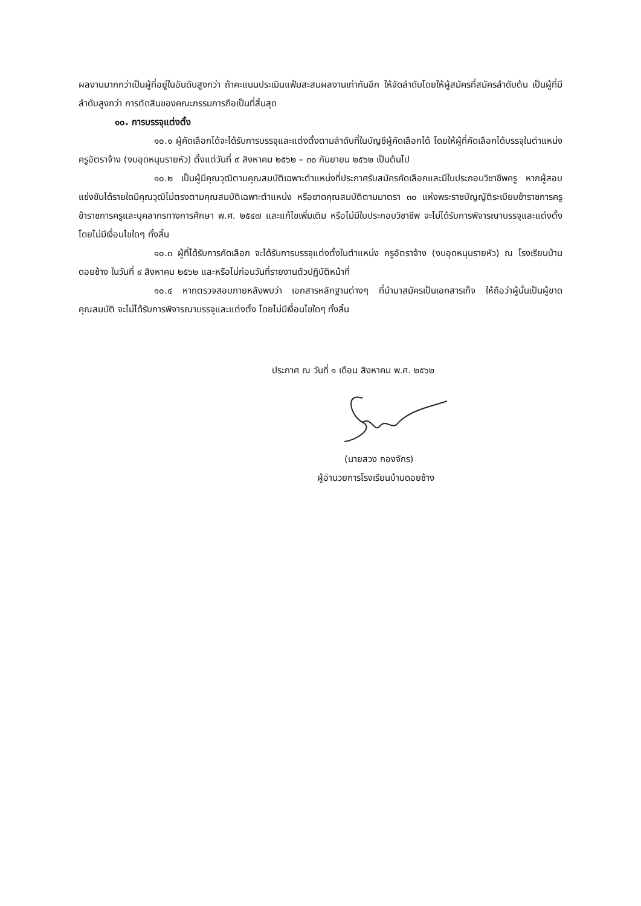ผลงานมากกว่าเป็นผู้ที่อยู่ในอันดับสูงกว่า ถ้าคะแนนประเมินแฟ้มสะสมผลงานเท่ากันอีก ให้จัดลำดับโดยให้ผู้สมัครที่สมัครลำดับต้น เป็นผู้ที่มีลำดับสูงกว่า การตัดสินของคณะกรรมการถือเป็นที่สิ้นสุด
๑๐. การบรรจุแต่งตั้ง
๑๐.๑ ผู้คัดเลือกได้จะได้รับการบรรจุและแต่งตั้งตามลำดับที่ในบัญชีผู้คัดเลือกได้ โดยให้ผู้ที่คัดเลือกได้บรรจุในตำแหน่ง ครูอัตราจ้าง (งบอุดหนุนรายหัว) ตั้งแต่วันที่ ๙ สิงหาคม ๒๕๖๒ – ๓๐ กันยายน ๒๕๖๒ เป็นต้นไป
๑๐.๒ เป็นผู้มีคุณวุฒิตามคุณสมบัติเฉพาะตำแหน่งที่ประกาศรับสมัครคัดเลือกและมีใบประกอบวิชาชีพครู หากผู้สอบแข่งขันได้รายใดมีคุณวุฒิไม่ตรงตามคุณสมบัติเฉพาะตำแหน่ง หรือขาดคุณสมบัติตามมาตรา ๓๐ แห่งพระราชบัญญัติระเบียบข้าราชการครูข้าราชการครูและบุคลากรทางการศึกษา พ.ศ. ๒๕๔๗ และแก้ไขเพิ่มเติม หรือไม่มีใบประกอบวิชาชีพ จะไม่ได้รับการพิจารณาบรรจุและแต่งตั้ง โดยไม่มีเงื่อนไขใดๆ ทั้งสิ้น
๑๐.๓ ผู้ที่ได้รับการคัดเลือก จะได้รับการบรรจุแต่งตั้งในตำแหน่ง ครูอัตราจ้าง (งบอุดหนุนรายหัว) ณ โรงเรียนบ้านดอยช้าง ในวันที่ ๙ สิงหาคม ๒๕๖๒ และหรือไม่ก่อนวันที่รายงานตัวปฏิบัติหน้าที่
๑๐.๔ หากตรวจสอบภายหลังพบว่า เอกสารหลักฐานต่างๆ ที่นำมาสมัครเป็นเอกสารเท็จ ให้ถือว่าผู้นั้นเป็นผู้ขาดคุณสมบัติ จะไม่ได้รับการพิจารณาบรรจุและแต่งตั้ง โดยไม่มีเงื่อนไขใดๆ ทั้งสิ้น
ประกาศ ณ วันที่ ๑ เดือน สิงหาคม พ.ศ. ๒๕๖๒
(นายสวง กองจักร)
ผู้อำนวยการโรงเรียนบ้านดอยช้าง